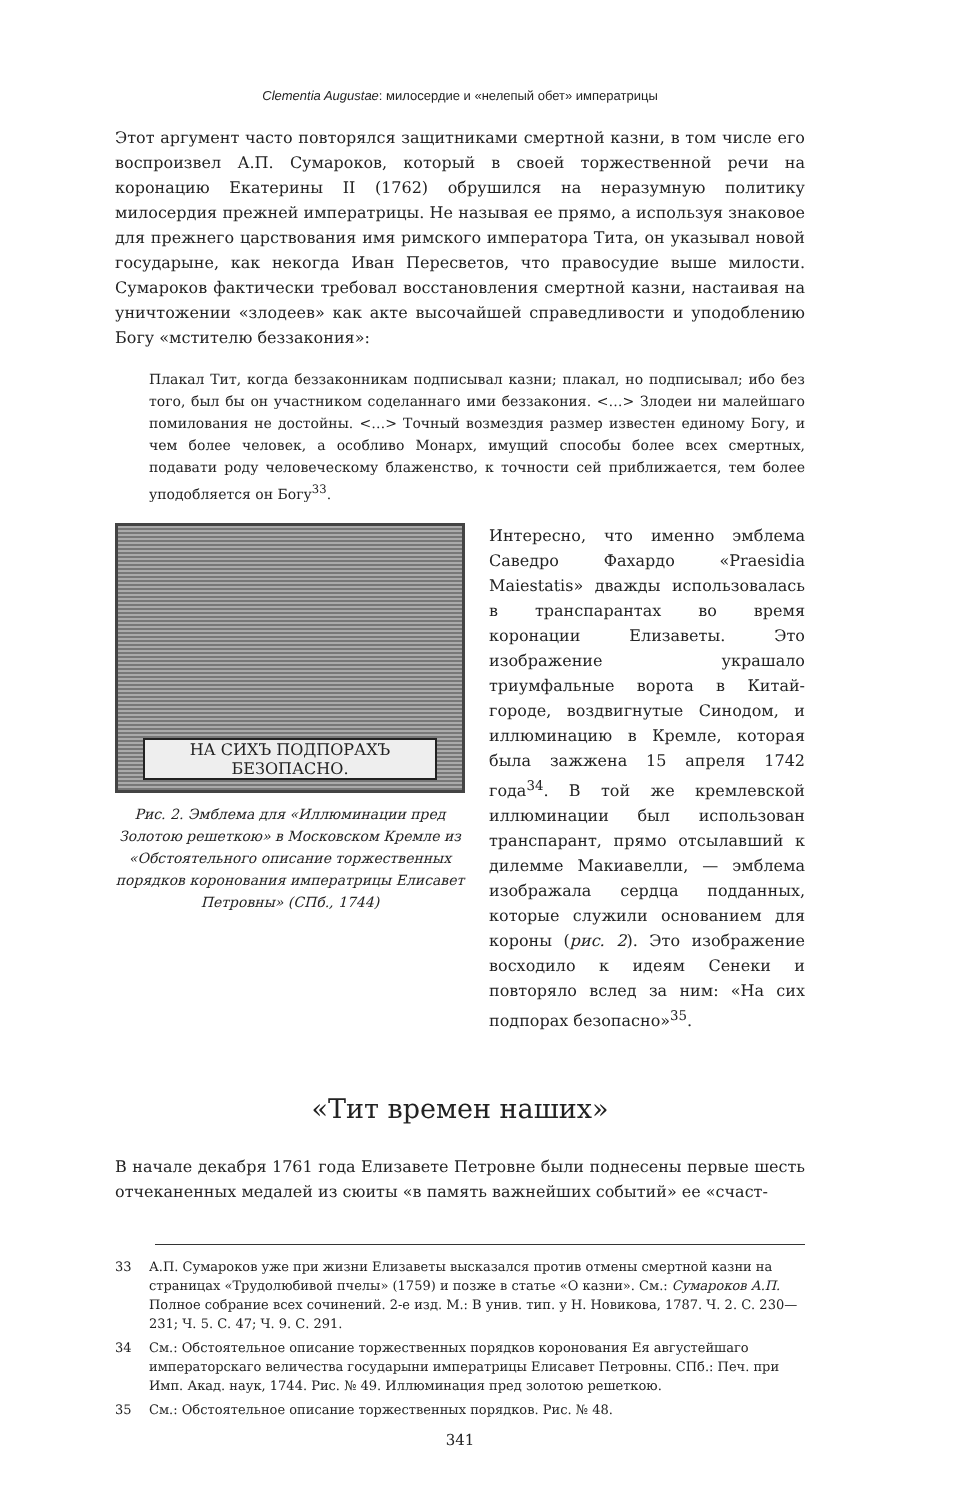Clementia Augustae: милосердие и «нелепый обет» императрицы
Этот аргумент часто повторялся защитниками смертной казни, в том числе его воспроизвел А.П. Сумароков, который в своей торжественной речи на коронацию Екатерины II (1762) обрушился на неразумную политику милосердия прежней императрицы. Не называя ее прямо, а используя знаковое для прежнего царствования имя римского императора Тита, он указывал новой государыне, как некогда Иван Пересветов, что правосудие выше милости. Сумароков фактически требовал восстановления смертной казни, настаивая на уничтожении «злодеев» как акте высочайшей справедливости и уподоблению Богу «мстителю беззакония»:
Плакал Тит, когда беззаконникам подписывал казни; плакал, но подписывал; ибо без того, был бы он участником соделаннаго ими беззакония. <…> Злодеи ни малейшаго помилования не достойны. <…> Точный возмездия размер известен единому Богу, и чем более человек, а особливо Монарх, имущий способы более всех смертных, подавати роду человеческому блаженство, к точности сей приближается, тем более уподобляется он Богу<sup>33</sup>.
НА СИХЪ ПОДПОРАХЪ БЕЗОПАСНО.
Рис. 2. Эмблема для «Иллюминации пред Золотою решеткою» в Московском Кремле из «Обстоятельного описание торжественных порядков коронования императрицы Елисавет Петровны» (СПб., 1744)
Интересно, что именно эмблема Саведро Фахардо «Praesidia Maiestatis» дважды использовалась в транспарантах во время коронации Елизаветы. Это изображение украшало триумфальные ворота в Китай-городе, воздвигнутые Синодом, и иллюминацию в Кремле, которая была зажжена 15 апреля 1742 года<sup>34</sup>. В той же кремлевской иллюминации был использован транспарант, прямо отсылавший к дилемме Макиавелли, — эмблема изображала сердца подданных, которые служили основанием для короны (рис. 2). Это изображение восходило к идеям Сенеки и повторяло вслед за ним: «На сих подпорах безопасно»<sup>35</sup>.
«Тит времен наших»
В начале декабря 1761 года Елизавете Петровне были поднесены первые шесть отчеканенных медалей из сюиты «в память важнейших событий» ее «счаст-
33 А.П. Сумароков уже при жизни Елизаветы высказался против отмены смертной казни на страницах «Трудолюбивой пчелы» (1759) и позже в статье «О казни». См.: Сумароков А.П. Полное собрание всех сочинений. 2-е изд. М.: В унив. тип. у Н. Новикова, 1787. Ч. 2. С. 230—231; Ч. 5. С. 47; Ч. 9. С. 291.
34 См.: Обстоятельное описание торжественных порядков коронования Ея августейшаго императорскаго величества государыни императрицы Елисавет Петровны. СПб.: Печ. при Имп. Акад. наук, 1744. Рис. № 49. Иллюминация пред золотою решеткою.
35 См.: Обстоятельное описание торжественных порядков. Рис. № 48.
341